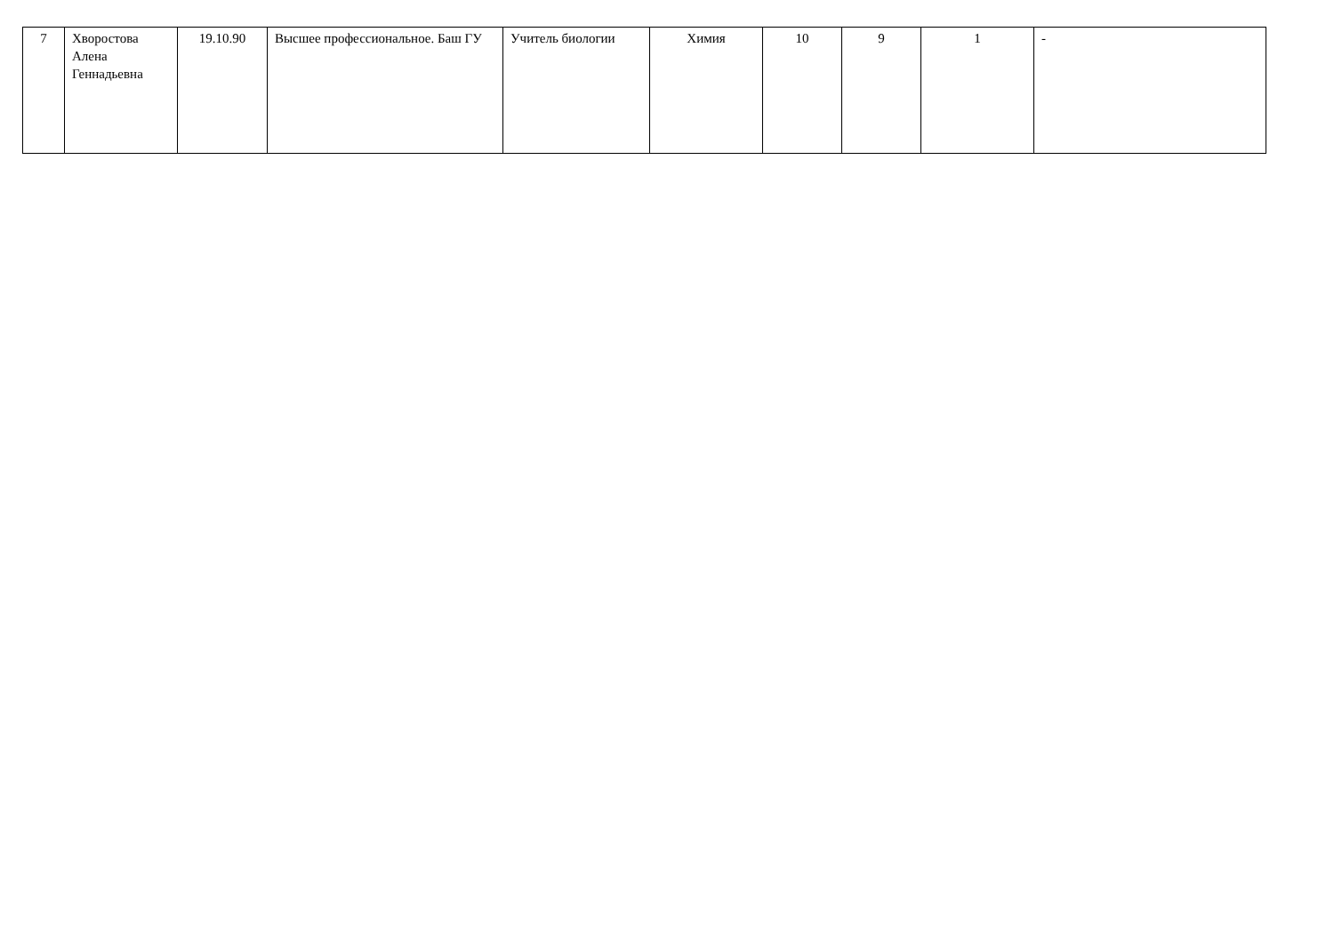| 7 | Хворостова Алена Геннадьевна | 19.10.90 | Высшее профессиональное. Баш ГУ | Учитель биологии | Химия | 10 | 9 | 1 | - |